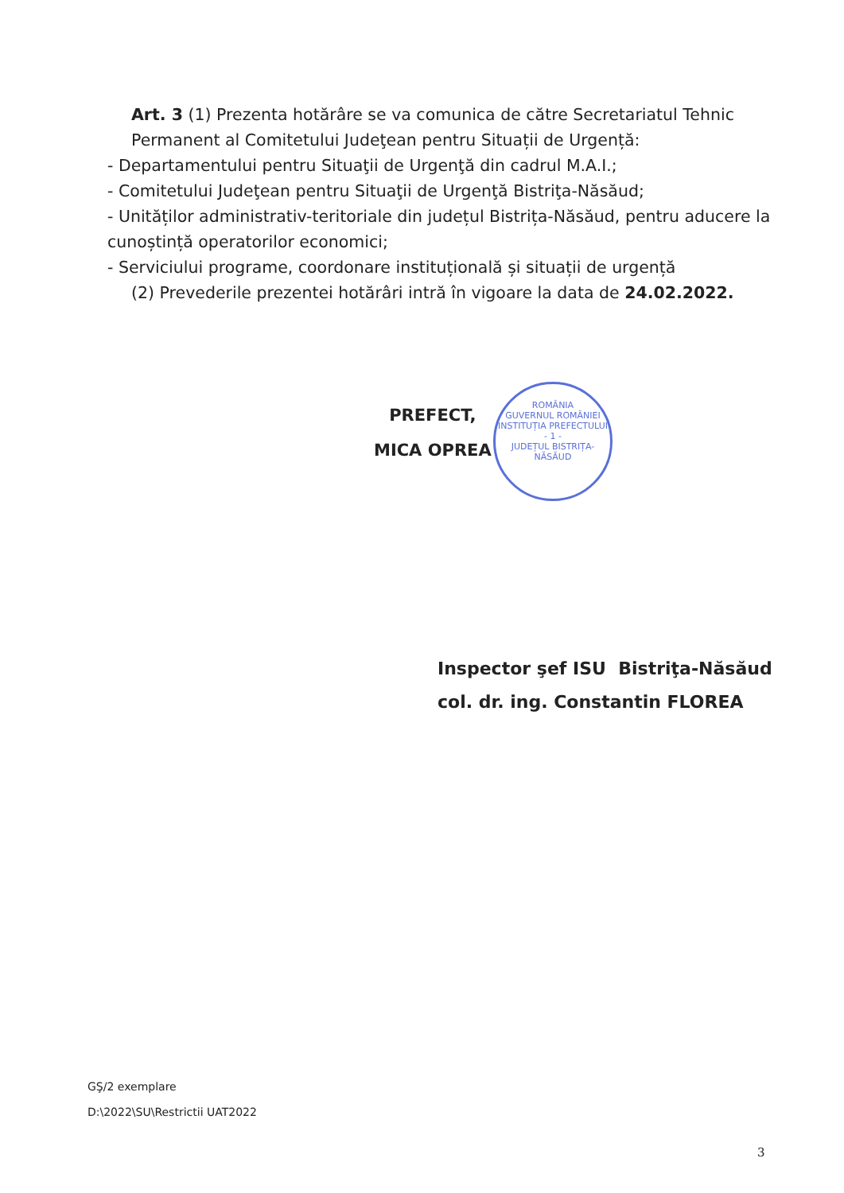Art. 3 (1) Prezenta hotărâre se va comunica de către Secretariatul Tehnic Permanent al Comitetului Judeţean pentru Situații de Urgență:
- Departamentului pentru Situaţii de Urgenţă din cadrul M.A.I.;
- Comitetului Judeţean pentru Situaţii de Urgenţă Bistriţa-Năsăud;
- Unităților administrativ-teritoriale din județul Bistrița-Năsăud, pentru aducere la cunoștință operatorilor economici;
- Serviciului programe, coordonare instituțională și situații de urgență
(2) Prevederile prezentei hotărâri intră în vigoare la data de 24.02.2022.
PREFECT,
MICA OPREA
ROMÂNIA
GUVERNUL ROMÂNIEI
INSTITUȚIA PREFECTULUI
- 1 -
JUDEȚUL BISTRIȚA-NĂSĂUD
Inspector şef ISU Bistriţa-Năsăud
col. dr. ing. Constantin FLOREA
GŞ/2 exemplare
D:\2022\SU\Restrictii UAT2022
3